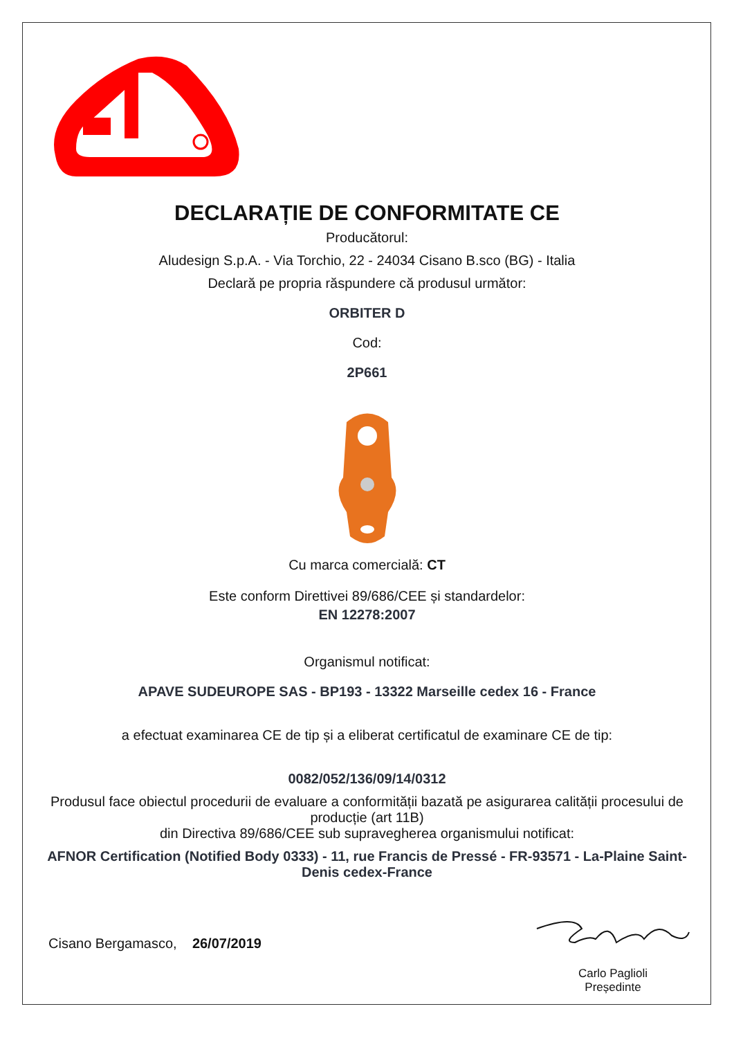DECLARAȚIE DE CONFORMITATE CE
Producătorul:
Aludesign S.p.A. - Via Torchio, 22 - 24034 Cisano B.sco (BG) - Italia
Declară pe propria răspundere că produsul următor:
ORBITER D
Cod:
2P661
Cu marca comercială: CT
Este conform Direttivei 89/686/CEE și standardelor:
EN 12278:2007
Organismul notificat:
APAVE SUDEUROPE SAS - BP193 - 13322 Marseille cedex 16 - France
a efectuat examinarea CE de tip și a eliberat certificatul de examinare CE de tip:
0082/052/136/09/14/0312
Produsul face obiectul procedurii de evaluare a conformității bazată pe asigurarea calității procesului de producție (art 11B)
din Directiva 89/686/CEE sub supravegherea organismului notificat:
AFNOR Certification (Notified Body 0333) - 11, rue Francis de Pressé - FR-93571 - La-Plaine Saint-Denis cedex-France
Cisano Bergamasco, 26/07/2019
Carlo Paglioli
Președinte